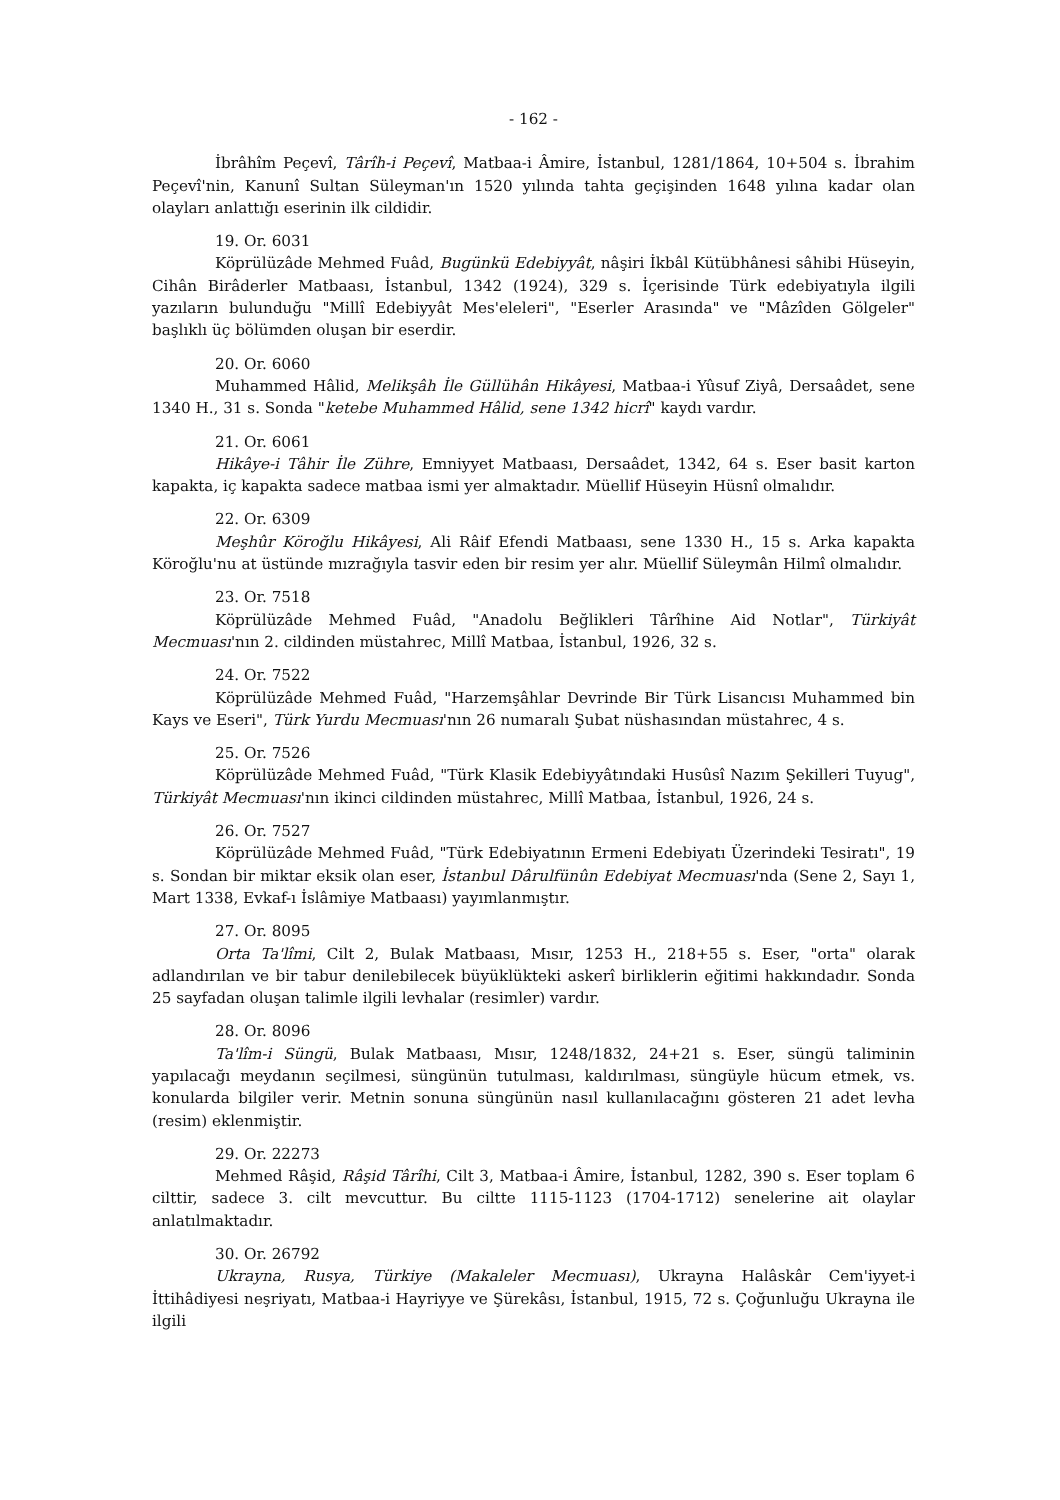- 162 -
İbrâhîm Peçevî, Târîh-i Peçevî, Matbaa-i Âmire, İstanbul, 1281/1864, 10+504 s. İbrahim Peçevî'nin, Kanunî Sultan Süleyman'ın 1520 yılında tahta geçişinden 1648 yılına kadar olan olayları anlattığı eserinin ilk cildidir.
19. Or. 6031
Köprülüzâde Mehmed Fuâd, Bugünkü Edebiyyât, nâşiri İkbâl Kütübhânesi sâhibi Hüseyin, Cihân Birâderler Matbaası, İstanbul, 1342 (1924), 329 s. İçerisinde Türk edebiyatıyla ilgili yazıların bulunduğu "Millî Edebiyyât Mes'eleleri", "Eserler Arasında" ve "Mâzîden Gölgeler" başlıklı üç bölümden oluşan bir eserdir.
20. Or. 6060
Muhammed Hâlid, Melikşâh İle Güllühân Hikâyesi, Matbaa-i Yûsuf Ziyâ, Dersaâdet, sene 1340 H., 31 s. Sonda "ketebe Muhammed Hâlid, sene 1342 hicrî" kaydı vardır.
21. Or. 6061
Hikâye-i Tâhir İle Zühre, Emniyyet Matbaası, Dersaâdet, 1342, 64 s. Eser basit karton kapakta, iç kapakta sadece matbaa ismi yer almaktadır. Müellif Hüseyin Hüsnî olmalıdır.
22. Or. 6309
Meşhûr Köroğlu Hikâyesi, Ali Râif Efendi Matbaası, sene 1330 H., 15 s. Arka kapakta Köroğlu'nu at üstünde mızrağıyla tasvir eden bir resim yer alır. Müellif Süleymân Hilmî olmalıdır.
23. Or. 7518
Köprülüzâde Mehmed Fuâd, "Anadolu Beğlikleri Târîhine Aid Notlar", Türkiyât Mecmuası'nın 2. cildinden müstahrec, Millî Matbaa, İstanbul, 1926, 32 s.
24. Or. 7522
Köprülüzâde Mehmed Fuâd, "Harzemşâhlar Devrinde Bir Türk Lisancısı Muhammed bin Kays ve Eseri", Türk Yurdu Mecmuası'nın 26 numaralı Şubat nüshasından müstahrec, 4 s.
25. Or. 7526
Köprülüzâde Mehmed Fuâd, "Türk Klasik Edebiyyâtındaki Husûsî Nazım Şekilleri Tuyug", Türkiyât Mecmuası'nın ikinci cildinden müstahrec, Millî Matbaa, İstanbul, 1926, 24 s.
26. Or. 7527
Köprülüzâde Mehmed Fuâd, "Türk Edebiyatının Ermeni Edebiyatı Üzerindeki Tesiratı", 19 s. Sondan bir miktar eksik olan eser, İstanbul Dârulfünûn Edebiyat Mecmuası'nda (Sene 2, Sayı 1, Mart 1338, Evkaf-ı İslâmiye Matbaası) yayımlanmıştır.
27. Or. 8095
Orta Ta'lîmi, Cilt 2, Bulak Matbaası, Mısır, 1253 H., 218+55 s. Eser, "orta" olarak adlandırılan ve bir tabur denilebilecek büyüklükteki askerî birliklerin eğitimi hakkındadır. Sonda 25 sayfadan oluşan talimle ilgili levhalar (resimler) vardır.
28. Or. 8096
Ta'lîm-i Süngü, Bulak Matbaası, Mısır, 1248/1832, 24+21 s. Eser, süngü taliminin yapılacağı meydanın seçilmesi, süngünün tutulması, kaldırılması, süngüyle hücum etmek, vs. konularda bilgiler verir. Metnin sonuna süngünün nasıl kullanılacağını gösteren 21 adet levha (resim) eklenmiştir.
29. Or. 22273
Mehmed Râşid, Râşid Târîhi, Cilt 3, Matbaa-i Âmire, İstanbul, 1282, 390 s. Eser toplam 6 cilttir, sadece 3. cilt mevcuttur. Bu ciltte 1115-1123 (1704-1712) senelerine ait olaylar anlatılmaktadır.
30. Or. 26792
Ukrayna, Rusya, Türkiye (Makaleler Mecmuası), Ukrayna Halâskâr Cem'iyyet-i İttihâdiyesi neşriyatı, Matbaa-i Hayriyye ve Şürekâsı, İstanbul, 1915, 72 s. Çoğunluğu Ukrayna ile ilgili